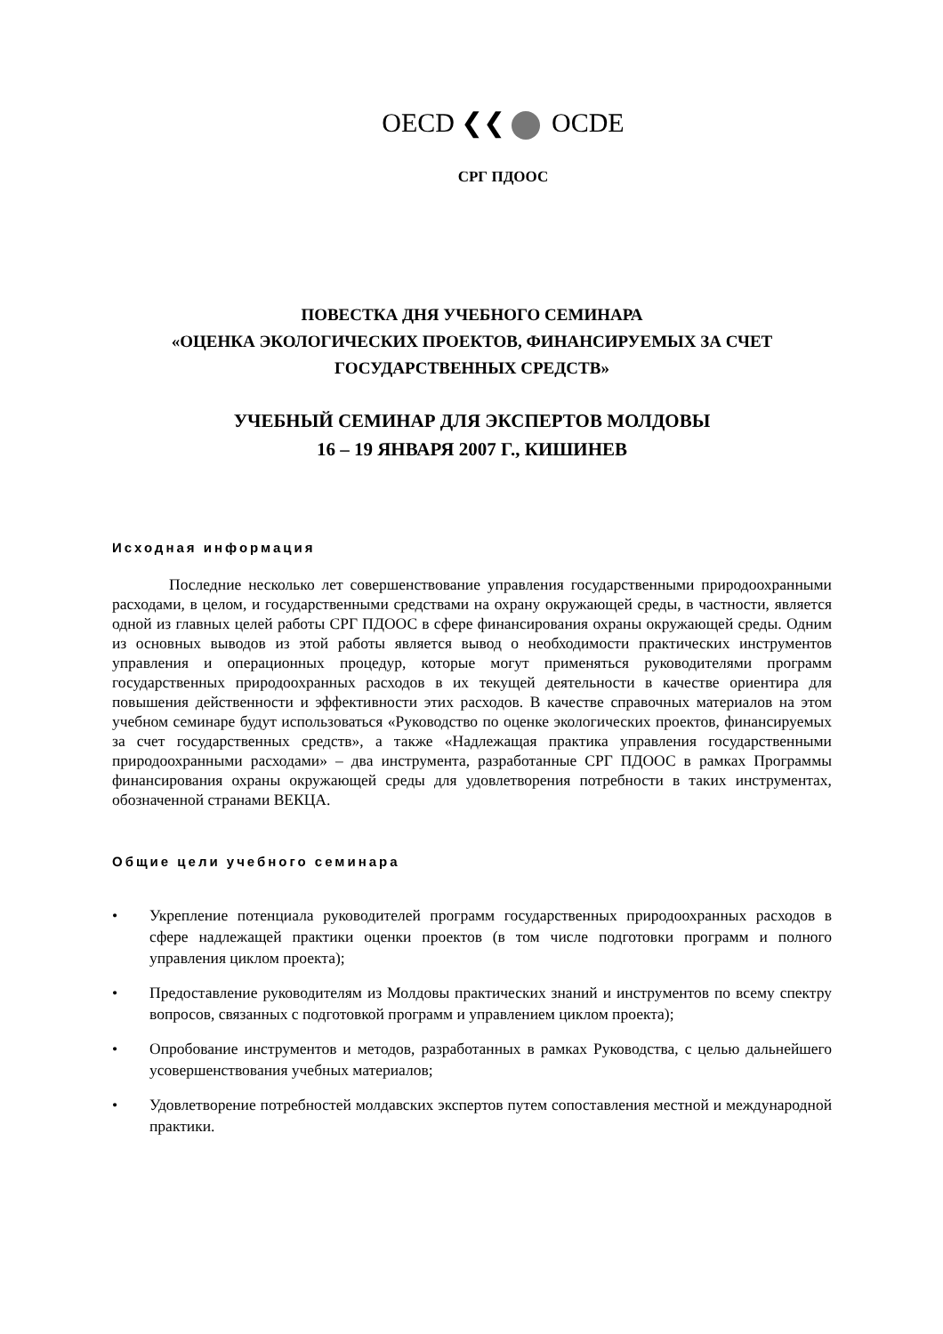OECD ❮❮ OCDE
СРГ ПДООС
ПОВЕСТКА ДНЯ УЧЕБНОГО СЕМИНАРА
«ОЦЕНКА ЭКОЛОГИЧЕСКИХ ПРОЕКТОВ, ФИНАНСИРУЕМЫХ ЗА СЧЕТ
ГОСУДАРСТВЕННЫХ СРЕДСТВ»
УЧЕБНЫЙ СЕМИНАР ДЛЯ ЭКСПЕРТОВ МОЛДОВЫ
16 – 19 ЯНВАРЯ 2007 Г., КИШИНЕВ
Исходная информация
Последние несколько лет совершенствование управления государственными природоохранными расходами, в целом, и государственными средствами на охрану окружающей среды, в частности, является одной из главных целей работы СРГ ПДООС в сфере финансирования охраны окружающей среды. Одним из основных выводов из этой работы является вывод о необходимости практических инструментов управления и операционных процедур, которые могут применяться руководителями программ государственных природоохранных расходов в их текущей деятельности в качестве ориентира для повышения действенности и эффективности этих расходов. В качестве справочных материалов на этом учебном семинаре будут использоваться «Руководство по оценке экологических проектов, финансируемых за счет государственных средств», а также «Надлежащая практика управления государственными природоохранными расходами» – два инструмента, разработанные СРГ ПДООС в рамках Программы финансирования охраны окружающей среды для удовлетворения потребности в таких инструментах, обозначенной странами ВЕКЦА.
Общие цели учебного семинара
• Укрепление потенциала руководителей программ государственных природоохранных расходов в сфере надлежащей практики оценки проектов (в том числе подготовки программ и полного управления циклом проекта);
• Предоставление руководителям из Молдовы практических знаний и инструментов по всему спектру вопросов, связанных с подготовкой программ и управлением циклом проекта);
• Опробование инструментов и методов, разработанных в рамках Руководства, с целью дальнейшего усовершенствования учебных материалов;
• Удовлетворение потребностей молдавских экспертов путем сопоставления местной и международной практики.